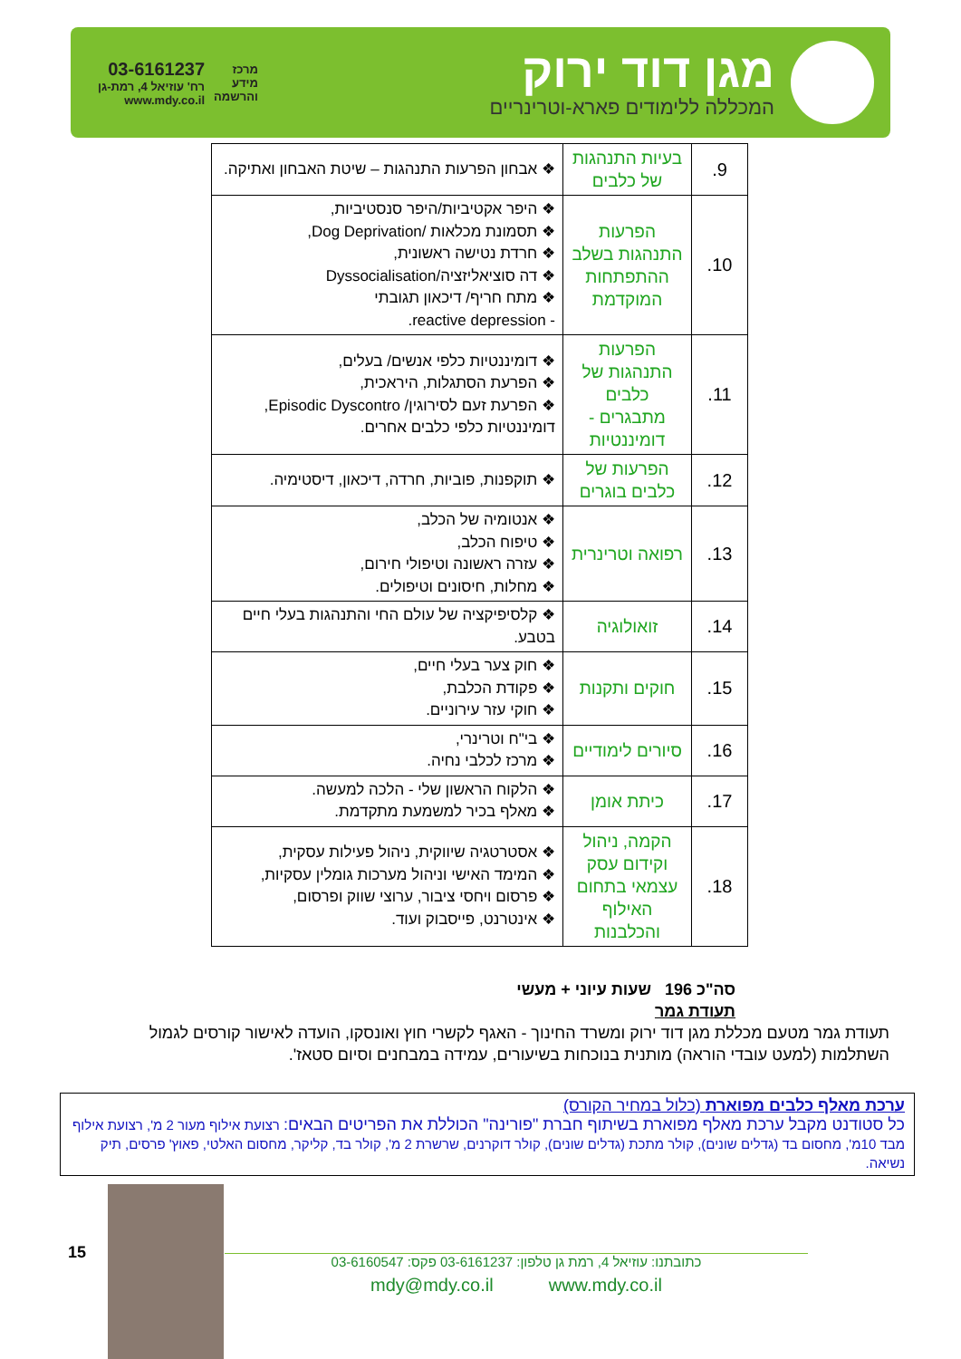מגן דוד ירוק
המכללה ללימודים פארא-וטרינריים
מרכז
מידע
והרשמה
03-6161237
רח' עוזיאל 4, רמת-גן
www.mdy.co.il
| 9. | בעיות התנהגות של כלבים | ❖ אבחון הפרעות התנהגות – שיטת האבחון ואתיקה. |
| 10. | הפרעות התנהגות בשלב ההתפתחות המוקדמת | ❖ היפר אקטיביות/היפר סנסטיביות, ❖ תסמונת מכלאות /Dog Deprivation, ❖ חרדת נטישה ראשונית, ❖ דה סוציאליזציה/Dyssocialisation ❖ מתח חריף/ דיכאון תגובתי - reactive depression. |
| 11. | הפרעות התנהגות של כלבים מתבגרים - דומיננטיות | ❖ דומיננטיות כלפי אנשים/ בעלים, ❖ הפרעת הסתגלות, היראכית, ❖ הפרעת זעם לסירוגין/ Episodic Dyscontro, דומיננטיות כלפי כלבים אחרים. |
| 12. | הפרעות של כלבים בוגרים | ❖ תוקפנות, פוביות, חרדה, דיכאון, דיסטימיה. |
| 13. | רפואה וטרינרית | ❖ אנטומיה של הכלב, ❖ טיפוח הכלב, ❖ עזרה ראשונה וטיפולי חירום, ❖ מחלות, חיסונים וטיפולים. |
| 14. | זואולוגיה | ❖ קלסיפיקציה של עולם החי והתנהגות בעלי חיים בטבע. |
| 15. | חוקים ותקנות | ❖ חוק צער בעלי חיים, ❖ פקודת הכלבת, ❖ חוקי עזר עירוניים. |
| 16. | סיורים לימודיים | ❖ בי"ח וטרינרי, ❖ מרכז לכלבי נחיה. |
| 17. | כיתת אומן | ❖ הלקוח הראשון שלי - הלכה למעשה. ❖ מאלף בכיר למשמעת מתקדמת. |
| 18. | הקמה, ניהול וקידום עסק עצמאי בתחום האילוף והכלבנות | ❖ אסטרטגיה שיווקית, ניהול פעילות עסקית, ❖ המימד האישי וניהול מערכות גומלין עסקיות, ❖ פרסום ויחסי ציבור, ערוצי שווק ופרסום, ❖ אינטרנט, פייסבוק ועוד. |
סה"כ 196 שעות עיוני + מעשי
תעודת גמר
תעודת גמר מטעם מכללת מגן דוד ירוק ומשרד החינוך - האגף לקשרי חוץ ואונסקו, הועדה לאישור קורסים לגמול השתלמות (למעט עובדי הוראה) מותנית בנוכחות בשיעורים, עמידה במבחנים וסיום סטאז'.
ערכת מאלף כלבים מפוארת (כלול במחיר הקורס)
כל סטודנט מקבל ערכת מאלף מפוארת בשיתוף חברת "פורינה" הכוללת את הפריטים הבאים: רצועת אילוף מעור 2 מ', רצועת אילוף מבד 10מ', מחסום בד (גדלים שונים), קולר מתכת (גדלים שונים), קולר דוקרנים, שרשרת 2 מ', קולר בד, קליקר, מחסום האלטי, פאוץ' פרסים, תיק נשיאה.
15
כתובתנו: עוזיאל 4, רמת גן טלפון: 03-6161237 פקס: 03-6160547
mdy@mdy.co.il www.mdy.co.il